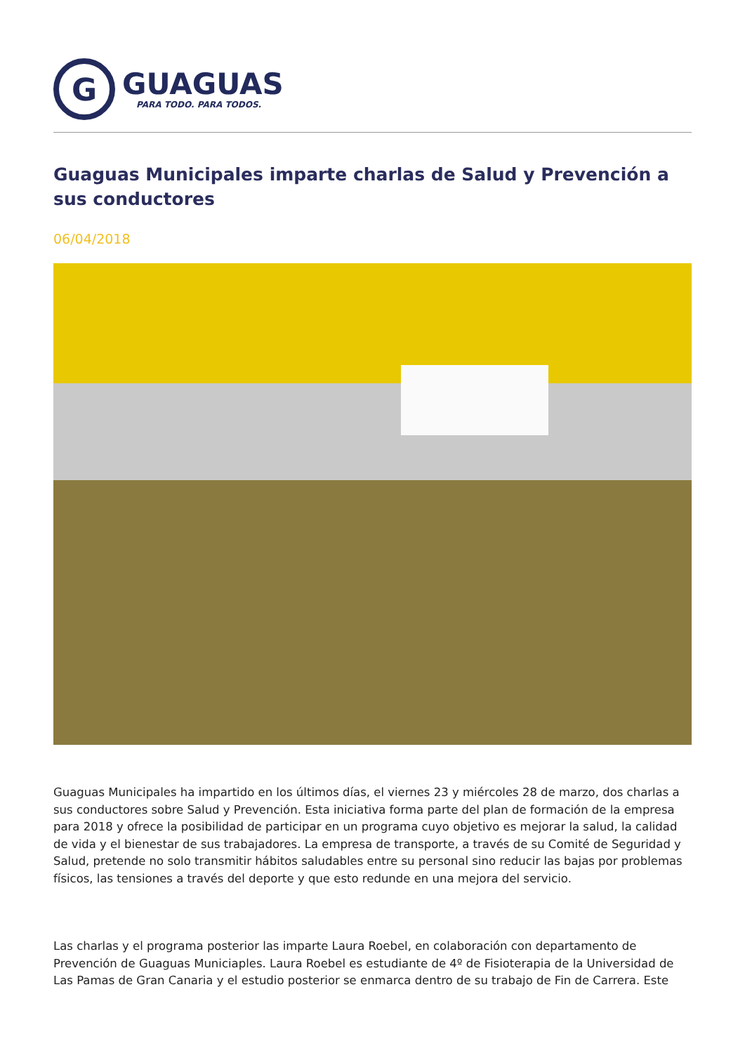G
GUAGUAS
PARA TODO. PARA TODOS.
Guaguas Municipales imparte charlas de Salud y Prevención a sus conductores
06/04/2018
Guaguas Municipales ha impartido en los últimos días, el viernes 23 y miércoles 28 de marzo, dos charlas a sus conductores sobre Salud y Prevención. Esta iniciativa forma parte del plan de formación de la empresa para 2018 y ofrece la posibilidad de participar en un programa cuyo objetivo es mejorar la salud, la calidad de vida y el bienestar de sus trabajadores. La empresa de transporte, a través de su Comité de Seguridad y Salud, pretende no solo transmitir hábitos saludables entre su personal sino reducir las bajas por problemas físicos, las tensiones a través del deporte y que esto redunde en una mejora del servicio.
Las charlas y el programa posterior las imparte Laura Roebel, en colaboración con departamento de Prevención de Guaguas Municiaples. Laura Roebel es estudiante de 4º de Fisioterapia de la Universidad de Las Pamas de Gran Canaria y el estudio posterior se enmarca dentro de su trabajo de Fin de Carrera. Este